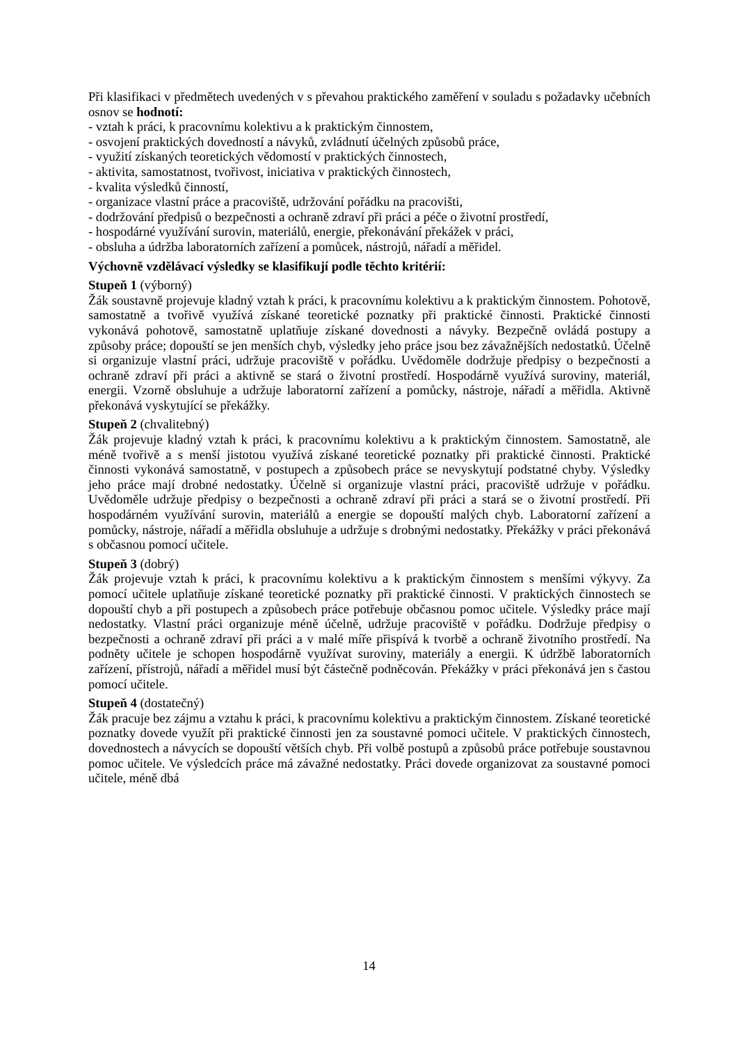Při klasifikaci v předmětech uvedených v s převahou praktického zaměření v souladu s požadavky učebních osnov se hodnotí:
- vztah k práci, k pracovnímu kolektivu a k praktickým činnostem,
- osvojení praktických dovedností a návyků, zvládnutí účelných způsobů práce,
- využití získaných teoretických vědomostí v praktických činnostech,
- aktivita, samostatnost, tvořivost, iniciativa v praktických činnostech,
- kvalita výsledků činností,
- organizace vlastní práce a pracoviště, udržování pořádku na pracovišti,
- dodržování předpisů o bezpečnosti a ochraně zdraví při práci a péče o životní prostředí,
- hospodárné využívání surovin, materiálů, energie, překonávání překážek v práci,
- obsluha a údržba laboratorních zařízení a pomůcek, nástrojů, nářadí a měřidel.
Výchovně vzdělávací výsledky se klasifikují podle těchto kritérií:
Stupeň 1 (výborný)
Žák soustavně projevuje kladný vztah k práci, k pracovnímu kolektivu a k praktickým činnostem. Pohotově, samostatně a tvořivě využívá získané teoretické poznatky při praktické činnosti. Praktické činnosti vykonává pohotově, samostatně uplatňuje získané dovednosti a návyky. Bezpečně ovládá postupy a způsoby práce; dopouští se jen menších chyb, výsledky jeho práce jsou bez závažnějších nedostatků. Účelně si organizuje vlastní práci, udržuje pracoviště v pořádku. Uvědoměle dodržuje předpisy o bezpečnosti a ochraně zdraví při práci a aktivně se stará o životní prostředí. Hospodárně využívá suroviny, materiál, energii. Vzorně obsluhuje a udržuje laboratorní zařízení a pomůcky, nástroje, nářadí a měřidla. Aktivně překonává vyskytující se překážky.
Stupeň 2 (chvalitebný)
Žák projevuje kladný vztah k práci, k pracovnímu kolektivu a k praktickým činnostem. Samostatně, ale méně tvořivě a s menší jistotou využívá získané teoretické poznatky při praktické činnosti. Praktické činnosti vykonává samostatně, v postupech a způsobech práce se nevyskytují podstatné chyby. Výsledky jeho práce mají drobné nedostatky. Účelně si organizuje vlastní práci, pracoviště udržuje v pořádku. Uvědoměle udržuje předpisy o bezpečnosti a ochraně zdraví při práci a stará se o životní prostředí. Při hospodárném využívání surovin, materiálů a energie se dopouští malých chyb. Laboratorní zařízení a pomůcky, nástroje, nářadí a měřidla obsluhuje a udržuje s drobnými nedostatky. Překážky v práci překonává s občasnou pomocí učitele.
Stupeň 3 (dobrý)
Žák projevuje vztah k práci, k pracovnímu kolektivu a k praktickým činnostem s menšími výkyvy. Za pomocí učitele uplatňuje získané teoretické poznatky při praktické činnosti. V praktických činnostech se dopouští chyb a při postupech a způsobech práce potřebuje občasnou pomoc učitele. Výsledky práce mají nedostatky. Vlastní práci organizuje méně účelně, udržuje pracoviště v pořádku. Dodržuje předpisy o bezpečnosti a ochraně zdraví při práci a v malé míře přispívá k tvorbě a ochraně životního prostředí. Na podněty učitele je schopen hospodárně využívat suroviny, materiály a energii. K údržbě laboratorních zařízení, přístrojů, nářadí a měřidel musí být částečně podněcován. Překážky v práci překonává jen s častou pomocí učitele.
Stupeň 4 (dostatečný)
Žák pracuje bez zájmu a vztahu k práci, k pracovnímu kolektivu a praktickým činnostem. Získané teoretické poznatky dovede využít při praktické činnosti jen za soustavné pomoci učitele. V praktických činnostech, dovednostech a návycích se dopouští větších chyb. Při volbě postupů a způsobů práce potřebuje soustavnou pomoc učitele. Ve výsledcích práce má závažné nedostatky. Práci dovede organizovat za soustavné pomoci učitele, méně dbá
14